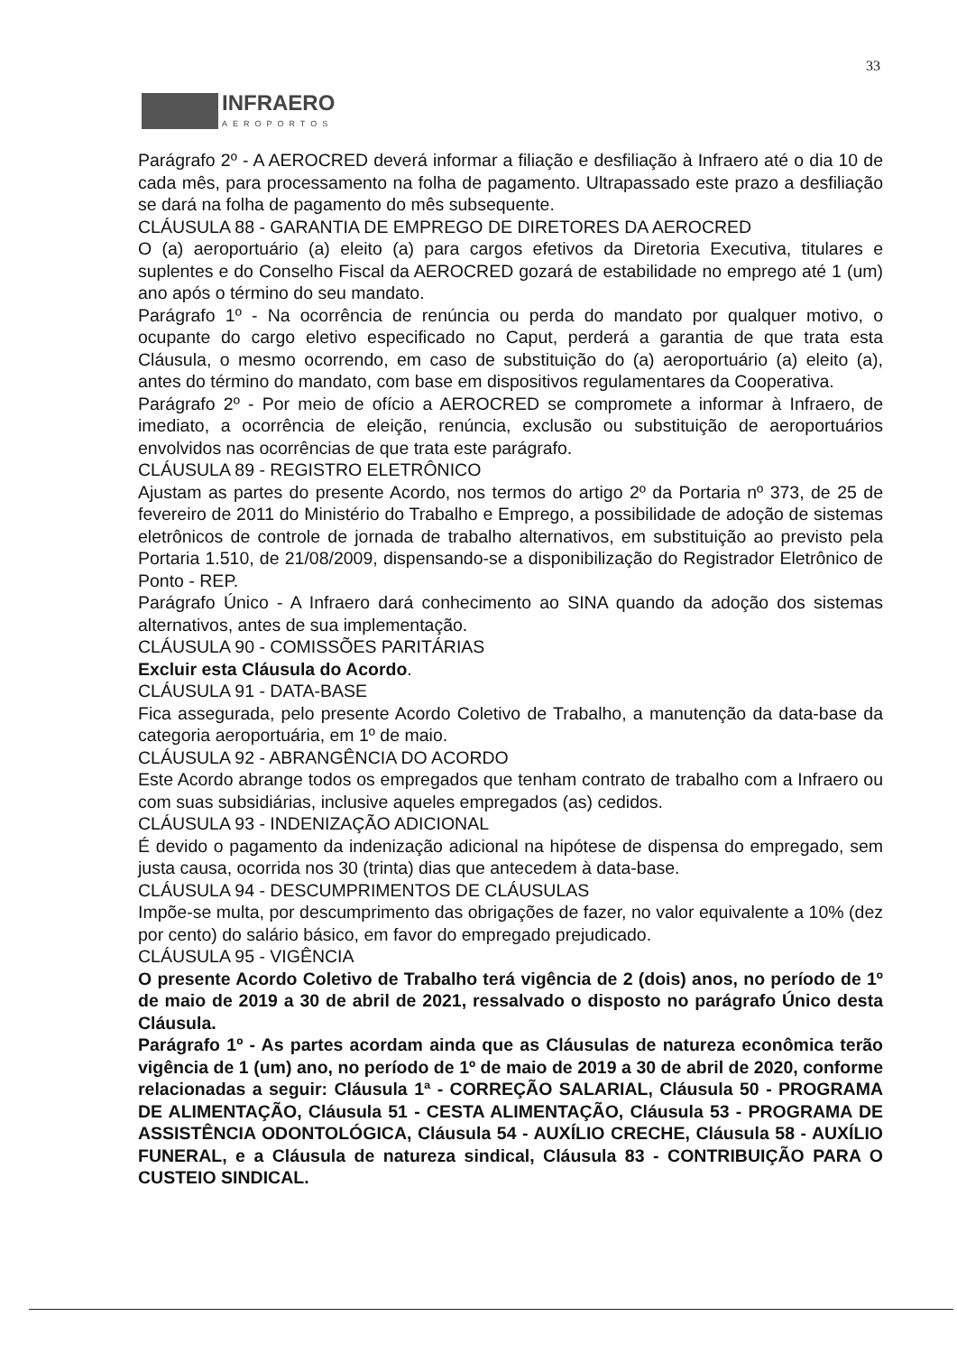33
INFRAERO
AEROPORTOS
Parágrafo 2º - A AEROCRED deverá informar a filiação e desfiliação à Infraero até o dia 10 de cada mês, para processamento na folha de pagamento. Ultrapassado este prazo a desfiliação se dará na folha de pagamento do mês subsequente.
CLÁUSULA 88 - GARANTIA DE EMPREGO DE DIRETORES DA AEROCRED
O (a) aeroportuário (a) eleito (a) para cargos efetivos da Diretoria Executiva, titulares e suplentes e do Conselho Fiscal da AEROCRED gozará de estabilidade no emprego até 1 (um) ano após o término do seu mandato.
Parágrafo 1º - Na ocorrência de renúncia ou perda do mandato por qualquer motivo, o ocupante do cargo eletivo especificado no Caput, perderá a garantia de que trata esta Cláusula, o mesmo ocorrendo, em caso de substituição do (a) aeroportuário (a) eleito (a), antes do término do mandato, com base em dispositivos regulamentares da Cooperativa.
Parágrafo 2º - Por meio de ofício a AEROCRED se compromete a informar à Infraero, de imediato, a ocorrência de eleição, renúncia, exclusão ou substituição de aeroportuários envolvidos nas ocorrências de que trata este parágrafo.
CLÁUSULA 89 - REGISTRO ELETRÔNICO
Ajustam as partes do presente Acordo, nos termos do artigo 2º da Portaria nº 373, de 25 de fevereiro de 2011 do Ministério do Trabalho e Emprego, a possibilidade de adoção de sistemas eletrônicos de controle de jornada de trabalho alternativos, em substituição ao previsto pela Portaria 1.510, de 21/08/2009, dispensando-se a disponibilização do Registrador Eletrônico de Ponto - REP.
Parágrafo Único - A Infraero dará conhecimento ao SINA quando da adoção dos sistemas alternativos, antes de sua implementação.
CLÁUSULA 90 - COMISSÕES PARITÁRIAS
Excluir esta Cláusula do Acordo.
CLÁUSULA 91 - DATA-BASE
Fica assegurada, pelo presente Acordo Coletivo de Trabalho, a manutenção da data-base da categoria aeroportuária, em 1º de maio.
CLÁUSULA 92 - ABRANGÊNCIA DO ACORDO
Este Acordo abrange todos os empregados que tenham contrato de trabalho com a Infraero ou com suas subsidiárias, inclusive aqueles empregados (as) cedidos.
CLÁUSULA 93 - INDENIZAÇÃO ADICIONAL
É devido o pagamento da indenização adicional na hipótese de dispensa do empregado, sem justa causa, ocorrida nos 30 (trinta) dias que antecedem à data-base.
CLÁUSULA 94 - DESCUMPRIMENTOS DE CLÁUSULAS
Impõe-se multa, por descumprimento das obrigações de fazer, no valor equivalente a 10% (dez por cento) do salário básico, em favor do empregado prejudicado.
CLÁUSULA 95 - VIGÊNCIA
O presente Acordo Coletivo de Trabalho terá vigência de 2 (dois) anos, no período de 1º de maio de 2019 a 30 de abril de 2021, ressalvado o disposto no parágrafo Único desta Cláusula.
Parágrafo 1º - As partes acordam ainda que as Cláusulas de natureza econômica terão vigência de 1 (um) ano, no período de 1º de maio de 2019 a 30 de abril de 2020, conforme relacionadas a seguir: Cláusula 1ª - CORREÇÃO SALARIAL, Cláusula 50 - PROGRAMA DE ALIMENTAÇÃO, Cláusula 51 - CESTA ALIMENTAÇÃO, Cláusula 53 - PROGRAMA DE ASSISTÊNCIA ODONTOLÓGICA, Cláusula 54 - AUXÍLIO CRECHE, Cláusula 58 - AUXÍLIO FUNERAL, e a Cláusula de natureza sindical, Cláusula 83 - CONTRIBUIÇÃO PARA O CUSTEIO SINDICAL.